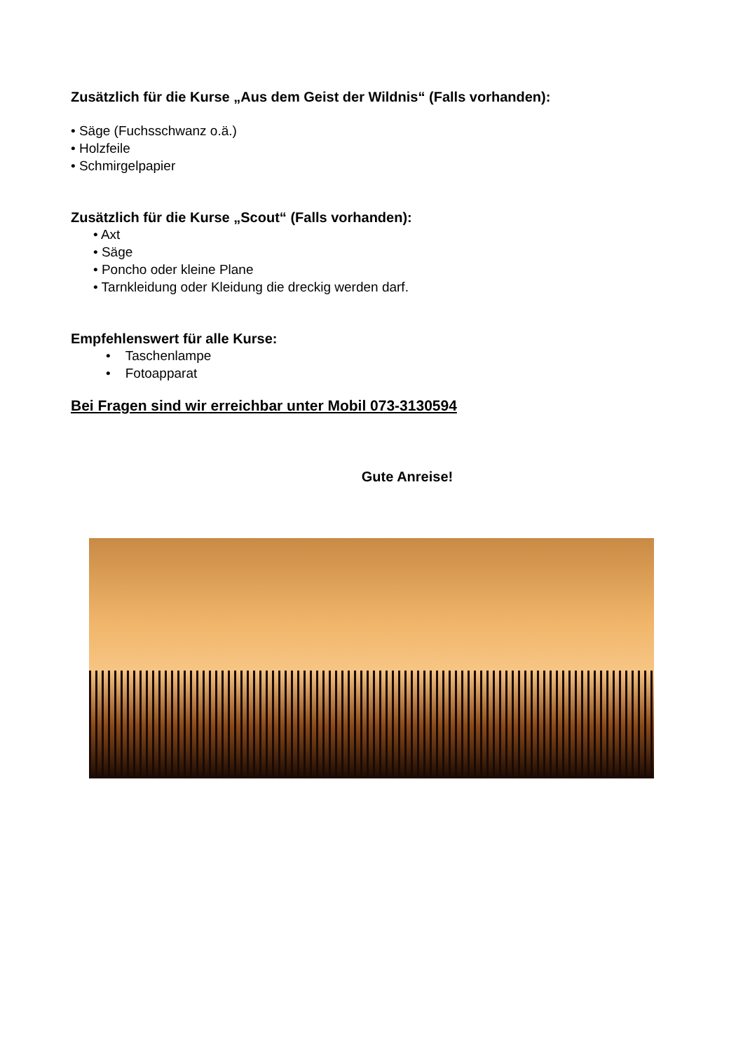Zusätzlich für die Kurse „Aus dem Geist der Wildnis“ (Falls vorhanden):
• Säge (Fuchsschwanz o.ä.)
• Holzfeile
• Schmirgelpapier
Zusätzlich für die Kurse „Scout“ (Falls vorhanden):
• Axt
• Säge
• Poncho oder kleine Plane
• Tarnkleidung oder Kleidung die dreckig werden darf.
Empfehlenswert für alle Kurse:
• Taschenlampe
• Fotoapparat
Bei Fragen sind wir erreichbar unter Mobil 073-3130594
Gute Anreise!